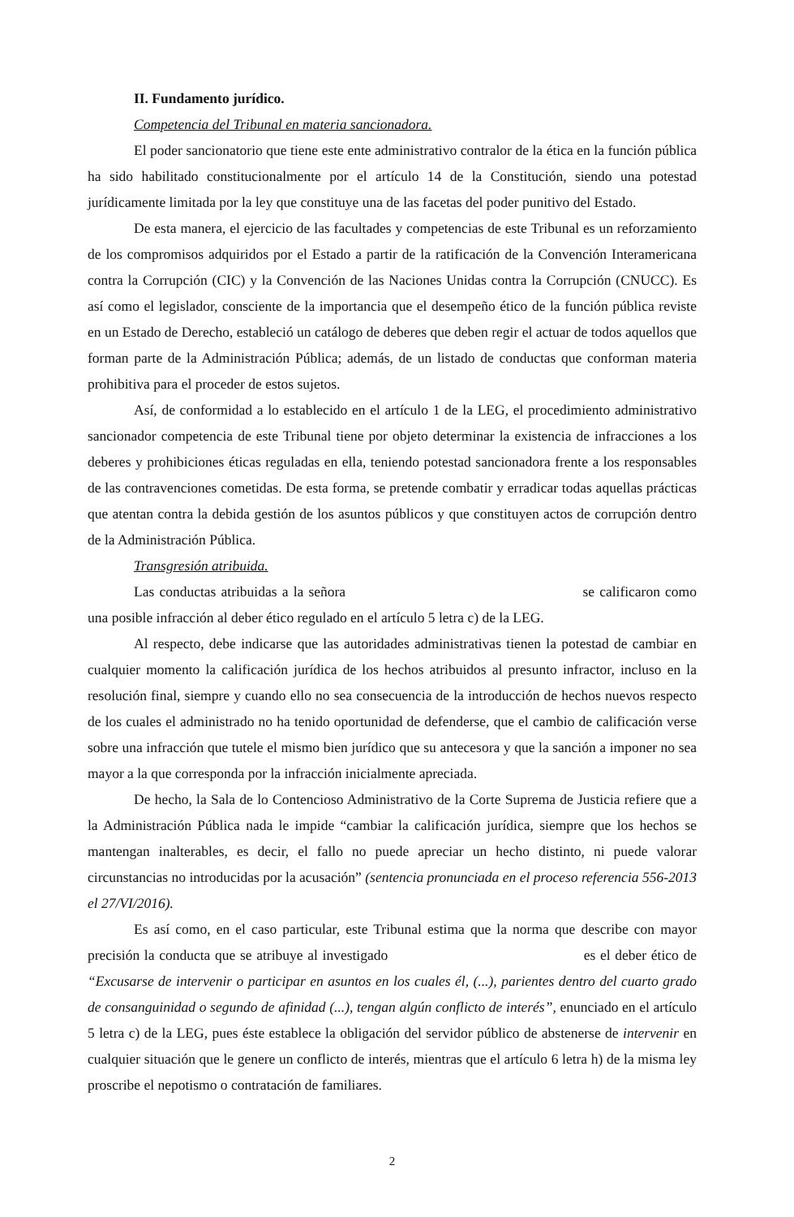II. Fundamento jurídico.
Competencia del Tribunal en materia sancionadora.
El poder sancionatorio que tiene este ente administrativo contralor de la ética en la función pública ha sido habilitado constitucionalmente por el artículo 14 de la Constitución, siendo una potestad jurídicamente limitada por la ley que constituye una de las facetas del poder punitivo del Estado.
De esta manera, el ejercicio de las facultades y competencias de este Tribunal es un reforzamiento de los compromisos adquiridos por el Estado a partir de la ratificación de la Convención Interamericana contra la Corrupción (CIC) y la Convención de las Naciones Unidas contra la Corrupción (CNUCC). Es así como el legislador, consciente de la importancia que el desempeño ético de la función pública reviste en un Estado de Derecho, estableció un catálogo de deberes que deben regir el actuar de todos aquellos que forman parte de la Administración Pública; además, de un listado de conductas que conforman materia prohibitiva para el proceder de estos sujetos.
Así, de conformidad a lo establecido en el artículo 1 de la LEG, el procedimiento administrativo sancionador competencia de este Tribunal tiene por objeto determinar la existencia de infracciones a los deberes y prohibiciones éticas reguladas en ella, teniendo potestad sancionadora frente a los responsables de las contravenciones cometidas. De esta forma, se pretende combatir y erradicar todas aquellas prácticas que atentan contra la debida gestión de los asuntos públicos y que constituyen actos de corrupción dentro de la Administración Pública.
Transgresión atribuida.
Las conductas atribuidas a la señora se calificaron como una posible infracción al deber ético regulado en el artículo 5 letra c) de la LEG.
Al respecto, debe indicarse que las autoridades administrativas tienen la potestad de cambiar en cualquier momento la calificación jurídica de los hechos atribuidos al presunto infractor, incluso en la resolución final, siempre y cuando ello no sea consecuencia de la introducción de hechos nuevos respecto de los cuales el administrado no ha tenido oportunidad de defenderse, que el cambio de calificación verse sobre una infracción que tutele el mismo bien jurídico que su antecesora y que la sanción a imponer no sea mayor a la que corresponda por la infracción inicialmente apreciada.
De hecho, la Sala de lo Contencioso Administrativo de la Corte Suprema de Justicia refiere que a la Administración Pública nada le impide “cambiar la calificación jurídica, siempre que los hechos se mantengan inalterables, es decir, el fallo no puede apreciar un hecho distinto, ni puede valorar circunstancias no introducidas por la acusación” (sentencia pronunciada en el proceso referencia 556-2013 el 27/VI/2016).
Es así como, en el caso particular, este Tribunal estima que la norma que describe con mayor precisión la conducta que se atribuye al investigado es el deber ético de “Excusarse de intervenir o participar en asuntos en los cuales él, (...), parientes dentro del cuarto grado de consanguinidad o segundo de afinidad (...), tengan algún conflicto de interés”, enunciado en el artículo 5 letra c) de la LEG, pues éste establece la obligación del servidor público de abstenerse de intervenir en cualquier situación que le genere un conflicto de interés, mientras que el artículo 6 letra h) de la misma ley proscribe el nepotismo o contratación de familiares.
2